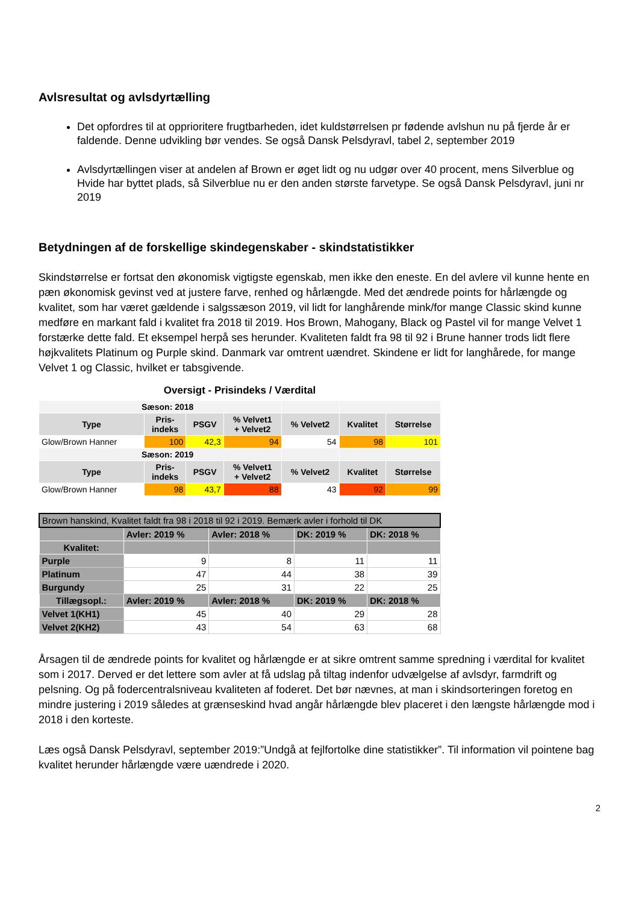Avlsresultat og avlsdyrtælling
Det opfordres til at opprioritere frugtbarheden, idet kuldstørrelsen pr fødende avlshun nu på fjerde år er faldende. Denne udvikling bør vendes. Se også Dansk Pelsdyravl, tabel 2, september 2019
Avlsdyrtællingen viser at andelen af Brown er øget lidt og nu udgør over 40 procent, mens Silverblue og Hvide har byttet plads, så Silverblue nu er den anden største farvetype. Se også Dansk Pelsdyravl, juni nr 2019
Betydningen af de forskellige skindegenskaber - skindstatistikker
Skindstørrelse er fortsat den økonomisk vigtigste egenskab, men ikke den eneste. En del avlere vil kunne hente en pæn økonomisk gevinst ved at justere farve, renhed og hårlængde. Med det ændrede points for hårlængde og kvalitet, som har været gældende i salgssæson 2019, vil lidt for langhårende mink/for mange Classic skind kunne medføre en markant fald i kvalitet fra 2018 til 2019. Hos Brown, Mahogany, Black og Pastel vil for mange Velvet 1 forstærke dette fald. Et eksempel herpå ses herunder. Kvaliteten faldt fra 98 til 92 i Brune hanner trods lidt flere højkvalitets Platinum og Purple skind. Danmark var omtrent uændret. Skindene er lidt for langhårede, for mange Velvet 1 og Classic, hvilket er tabsgivende.
Oversigt - Prisindeks / Værdital
| Sæson: 2018 | | | | | | |
| Type | Pris- indeks | PSGV | % Velvet1 + Velvet2 | % Velvet2 | Kvalitet | Størrelse |
| Glow/Brown Hanner | 100 | 42,3 | 94 | 54 | 98 | 101 |
| Sæson: 2019 | | | | | | |
| Type | Pris- indeks | PSGV | % Velvet1 + Velvet2 | % Velvet2 | Kvalitet | Størrelse |
| Glow/Brown Hanner | 98 | 43,7 | 88 | 43 | 92 | 99 |
| Brown hanskind, Kvalitet faldt fra 98 i 2018 til 92 i 2019. Bemærk avler i forhold til DK | | | | |
| --- | --- | --- | --- | --- |
| | Avler: 2019 % | Avler: 2018 % | DK: 2019 % | DK: 2018 % |
| Kvalitet: | | | | |
| Purple | 9 | 8 | 11 | 11 |
| Platinum | 47 | 44 | 38 | 39 |
| Burgundy | 25 | 31 | 22 | 25 |
| Tillægsopl.: | Avler: 2019 % | Avler: 2018 % | DK: 2019 % | DK: 2018 % |
| Velvet 1(KH1) | 45 | 40 | 29 | 28 |
| Velvet 2(KH2) | 43 | 54 | 63 | 68 |
Årsagen til de ændrede points for kvalitet og hårlængde er at sikre omtrent samme spredning i værdital for kvalitet som i 2017. Derved er det lettere som avler at få udslag på tiltag indenfor udvælgelse af avlsdyr, farmdrift og pelsning. Og på fodercentralsniveau kvaliteten af foderet. Det bør nævnes, at man i skindsorteringen foretog en mindre justering i 2019 således at grænseskind hvad angår hårlængde blev placeret i den længste hårlængde mod i 2018 i den korteste.
Læs også Dansk Pelsdyravl, september 2019:”Undgå at fejlfortolke dine statistikker”. Til information vil pointene bag kvalitet herunder hårlængde være uændrede i 2020.
2